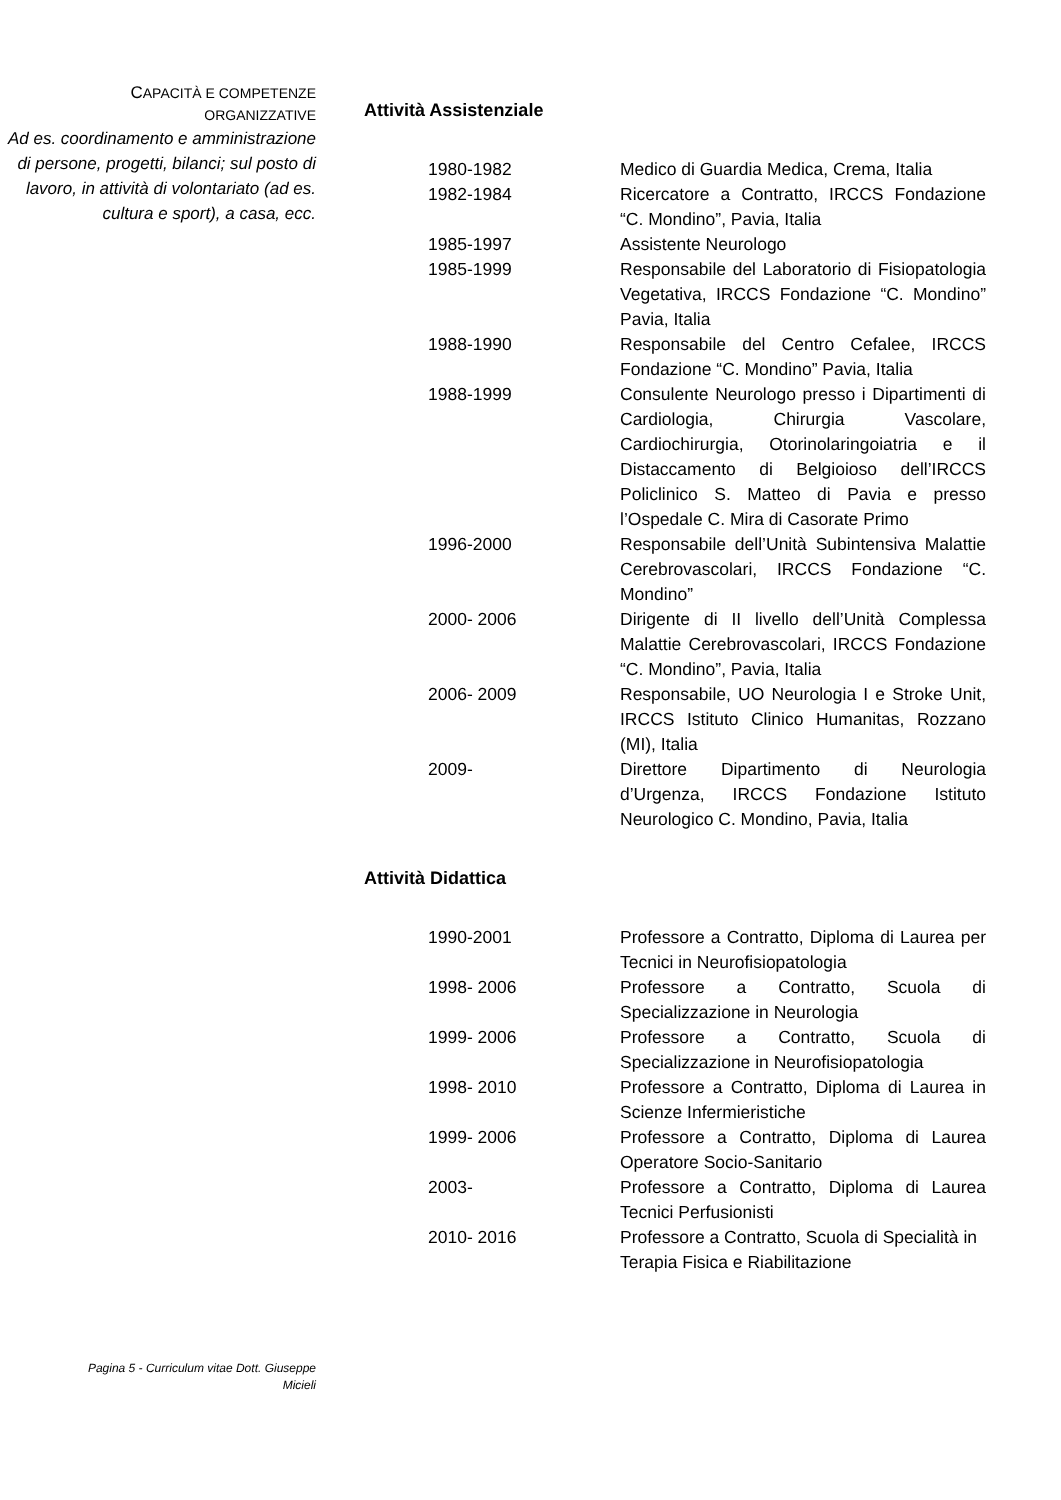CAPACITÀ E COMPETENZE
ORGANIZZATIVE
Ad es. coordinamento e amministrazione di persone, progetti, bilanci; sul posto di lavoro, in attività di volontariato (ad es. cultura e sport), a casa, ecc.
Attività Assistenziale
| 1980-1982 | Medico di Guardia Medica, Crema, Italia |
| 1982-1984 | Ricercatore a Contratto, IRCCS Fondazione “C. Mondino”, Pavia, Italia |
| 1985-1997 | Assistente Neurologo |
| 1985-1999 | Responsabile del Laboratorio di Fisiopatologia Vegetativa, IRCCS Fondazione “C. Mondino” Pavia, Italia |
| 1988-1990 | Responsabile del Centro Cefalee, IRCCS Fondazione “C. Mondino” Pavia, Italia |
| 1988-1999 | Consulente Neurologo presso i Dipartimenti di Cardiologia, Chirurgia Vascolare, Cardiochirurgia, Otorinolaringoiatria e il Distaccamento di Belgioioso dell’IRCCS Policlinico S. Matteo di Pavia e presso l’Ospedale C. Mira di Casorate Primo |
| 1996-2000 | Responsabile dell’Unità Subintensiva Malattie Cerebrovascolari, IRCCS Fondazione “C. Mondino” |
| 2000- 2006 | Dirigente di II livello dell’Unità Complessa Malattie Cerebrovascolari, IRCCS Fondazione “C. Mondino”, Pavia, Italia |
| 2006- 2009 | Responsabile, UO Neurologia I e Stroke Unit, IRCCS Istituto Clinico Humanitas, Rozzano (MI), Italia |
| 2009- | Direttore Dipartimento di Neurologia d’Urgenza, IRCCS Fondazione Istituto Neurologico C. Mondino, Pavia, Italia |
Attività Didattica
| 1990-2001 | Professore a Contratto, Diploma di Laurea per Tecnici in Neurofisiopatologia |
| 1998- 2006 | Professore a Contratto, Scuola di Specializzazione in Neurologia |
| 1999- 2006 | Professore a Contratto, Scuola di Specializzazione in Neurofisiopatologia |
| 1998- 2010 | Professore a Contratto, Diploma di Laurea in Scienze Infermieristiche |
| 1999- 2006 | Professore a Contratto, Diploma di Laurea Operatore Socio-Sanitario |
| 2003- | Professore a Contratto, Diploma di Laurea Tecnici Perfusionisti |
| 2010- 2016 | Professore a Contratto, Scuola di Specialità in Terapia Fisica e Riabilitazione |
Pagina 5 - Curriculum vitae Dott. Giuseppe
Micieli